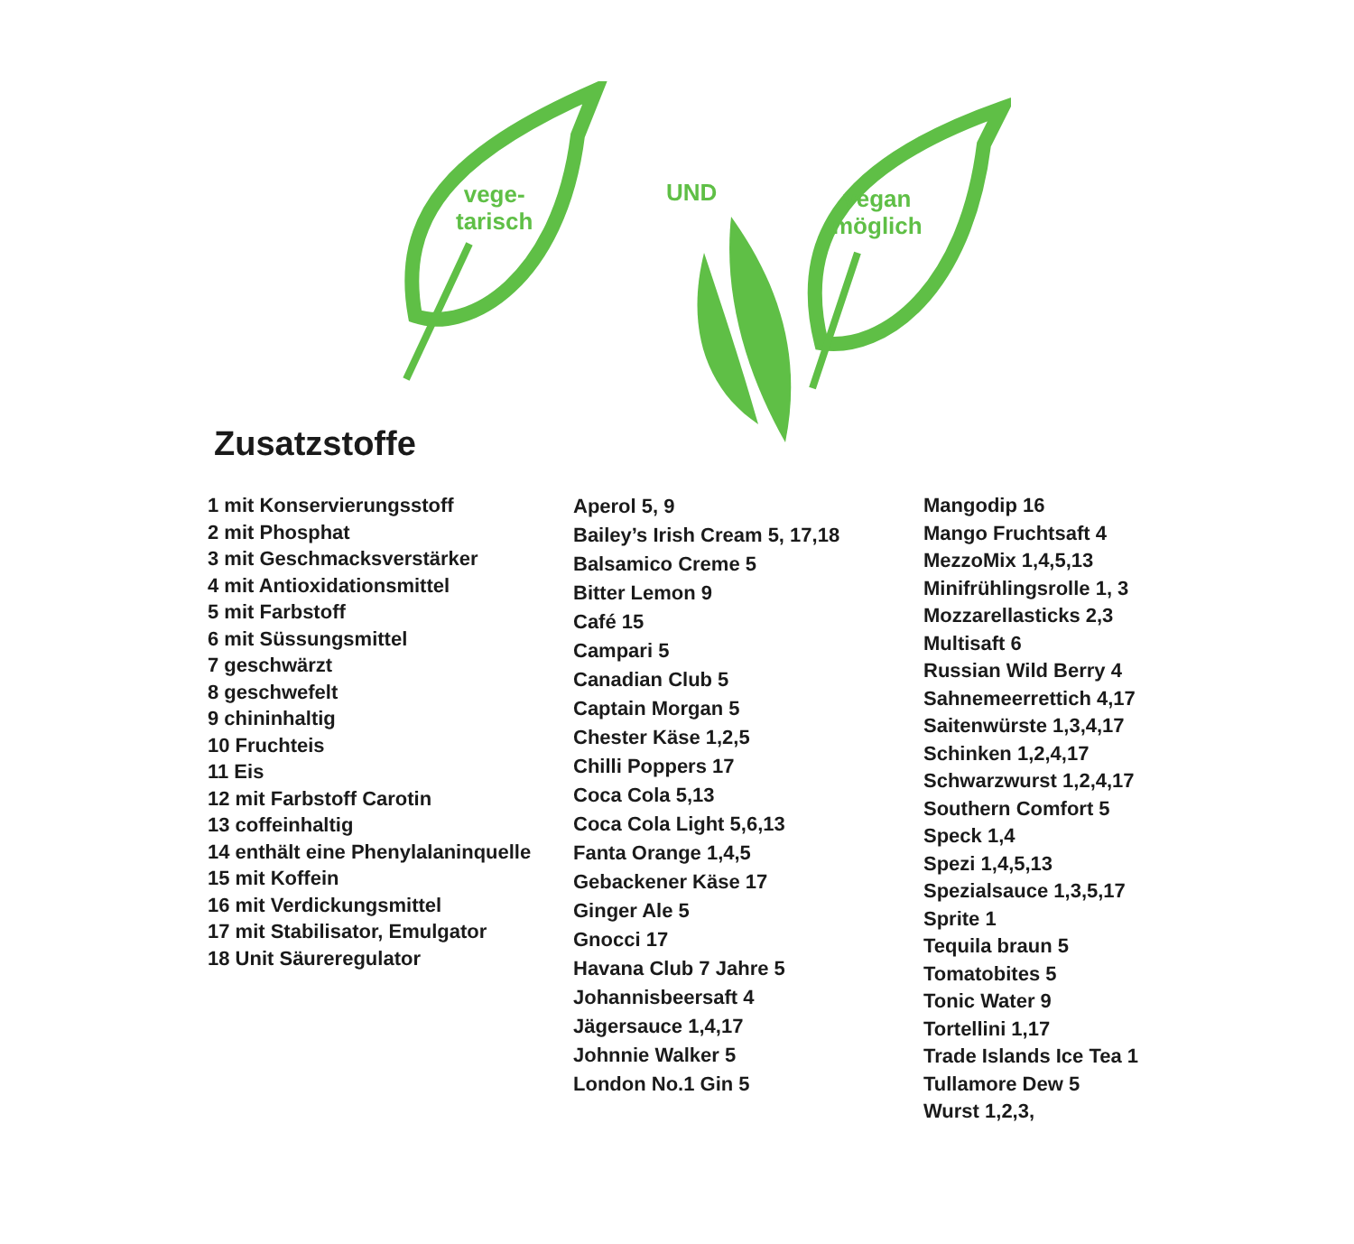vege-
tarisch
UND
vegan
möglich
Zusatzstoffe
1 mit Konservierungsstoff
2 mit Phosphat
3 mit Geschmacksverstärker
4 mit Antioxidationsmittel
5 mit Farbstoff
6 mit Süssungsmittel
7 geschwärzt
8 geschwefelt
9 chininhaltig
10 Fruchteis
11 Eis
12 mit Farbstoff Carotin
13 coffeinhaltig
14 enthält eine Phenylalaninquelle
15 mit Koffein
16 mit Verdickungsmittel
17 mit Stabilisator, Emulgator
18 Unit Säureregulator
Aperol 5, 9
Bailey’s Irish Cream 5, 17,18
Balsamico Creme 5
Bitter Lemon 9
Café 15
Campari 5
Canadian Club 5
Captain Morgan 5
Chester Käse 1,2,5
Chilli Poppers 17
Coca Cola 5,13
Coca Cola Light 5,6,13
Fanta Orange 1,4,5
Gebackener Käse 17
Ginger Ale 5
Gnocci 17
Havana Club 7 Jahre 5
Johannisbeersaft 4
Jägersauce 1,4,17
Johnnie Walker 5
London No.1 Gin 5
Mangodip 16
Mango Fruchtsaft 4
MezzoMix 1,4,5,13
Minifrühlingsrolle 1, 3
Mozzarellasticks 2,3
Multisaft 6
Russian Wild Berry 4
Sahnemeerrettich 4,17
Saitenwürste 1,3,4,17
Schinken 1,2,4,17
Schwarzwurst 1,2,4,17
Southern Comfort 5
Speck 1,4
Spezi 1,4,5,13
Spezialsauce 1,3,5,17
Sprite 1
Tequila braun 5
Tomatobites 5
Tonic Water 9
Tortellini 1,17
Trade Islands Ice Tea 1
Tullamore Dew 5
Wurst 1,2,3,